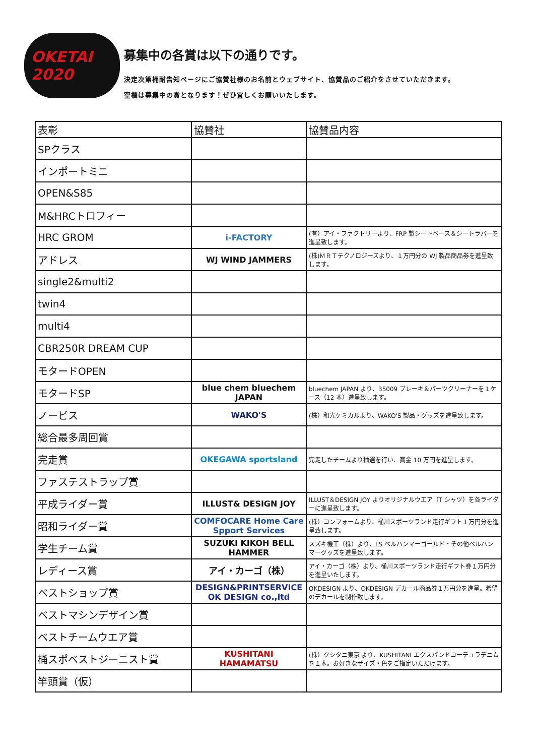OKETAI 2020
募集中の各賞は以下の通りです。
決定次第桶耐告知ページにご協賛社様のお名前とウェブサイト、協賛品のご紹介をさせていただきます。
空欄は募集中の賞となります！ぜひ宜しくお願いいたします。
| 表彰 | 協賛社 | 協賛品内容 |
| --- | --- | --- |
| SPクラス | | |
| インポートミニ | | |
| OPEN&S85 | | |
| M&HRCトロフィー | | |
| HRC GROM | i-FACTORY | (有）アイ・ファクトリーより、FRP 製シートベース＆シートラバーを進呈致します。 |
| アドレス | WJ WIND JAMMERS | (株)ＭＲＴテクノロジーズより、１万円分の WJ 製品商品券を進呈致します。 |
| single2&multi2 | | |
| twin4 | | |
| multi4 | | |
| CBR250R DREAM CUP | | |
| モタードOPEN | | |
| モタードSP | blue chem bluechem JAPAN | bluechem JAPAN より、35009 ブレーキ＆パーツクリーナーを１ケース（12 本）進呈致します。 |
| ノービス | WAKO'S | (株）和光ケミカルより、WAKO'S 製品・グッズを進呈致します。 |
| 総合最多周回賞 | | |
| 完走賞 | OKEGAWA sportsland | 完走したチームより抽選を行い、賞金 10 万円を進呈します。 |
| ファステストラップ賞 | | |
| 平成ライダー賞 | ILLUST& DESIGN JOY | ILLUST＆DESIGN JOY よりオリジナルウエア（T シャツ）を各ライダーに進呈致します。 |
| 昭和ライダー賞 | COMFOCARE Home Care Spport Services | (株）コンフォームより、桶川スポーツランド走行ギフト１万円分を進呈致します。 |
| 学生チーム賞 | SUZUKI KIKOH BELL HAMMER | スズキ機工（株）より、LS ベルハンマーゴールド・その他ベルハンマーグッズを進呈致します。 |
| レディース賞 | アイ・カーゴ（株） | アイ・カーゴ（株）より、桶川スポーツランド走行ギフト券１万円分を進呈いたします。 |
| ベストショップ賞 | DESIGN&PRINTSERVICE OK DESIGN co.,ltd | OKDESIGN より、OKDESIGN デカール商品券１万円分を進呈。希望のデカールを制作致します。 |
| ベストマシンデザイン賞 | | |
| ベストチームウエア賞 | | |
| 桶スポベストジーニスト賞 | KUSHITANI HAMAMATSU | (株）クシタニ東京 より、KUSHITANI エクスパンドコーデュラデニムを１本。お好きなサイズ・色をご指定いただけます。 |
| 竿頭賞（仮） | | |